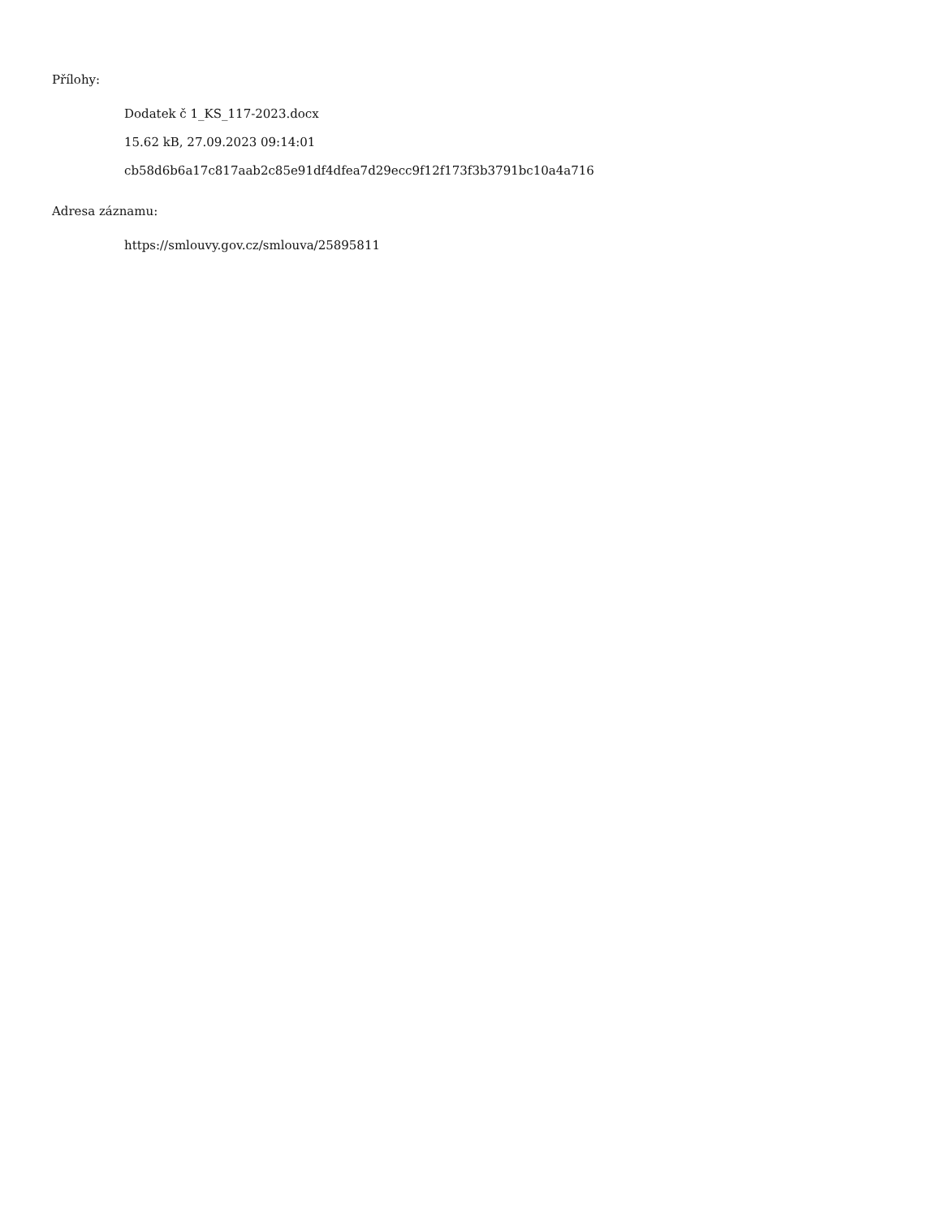Přílohy:
Dodatek č 1_KS_117-2023.docx
15.62 kB, 27.09.2023 09:14:01
cb58d6b6a17c817aab2c85e91df4dfea7d29ecc9f12f173f3b3791bc10a4a716
Adresa záznamu:
https://smlouvy.gov.cz/smlouva/25895811